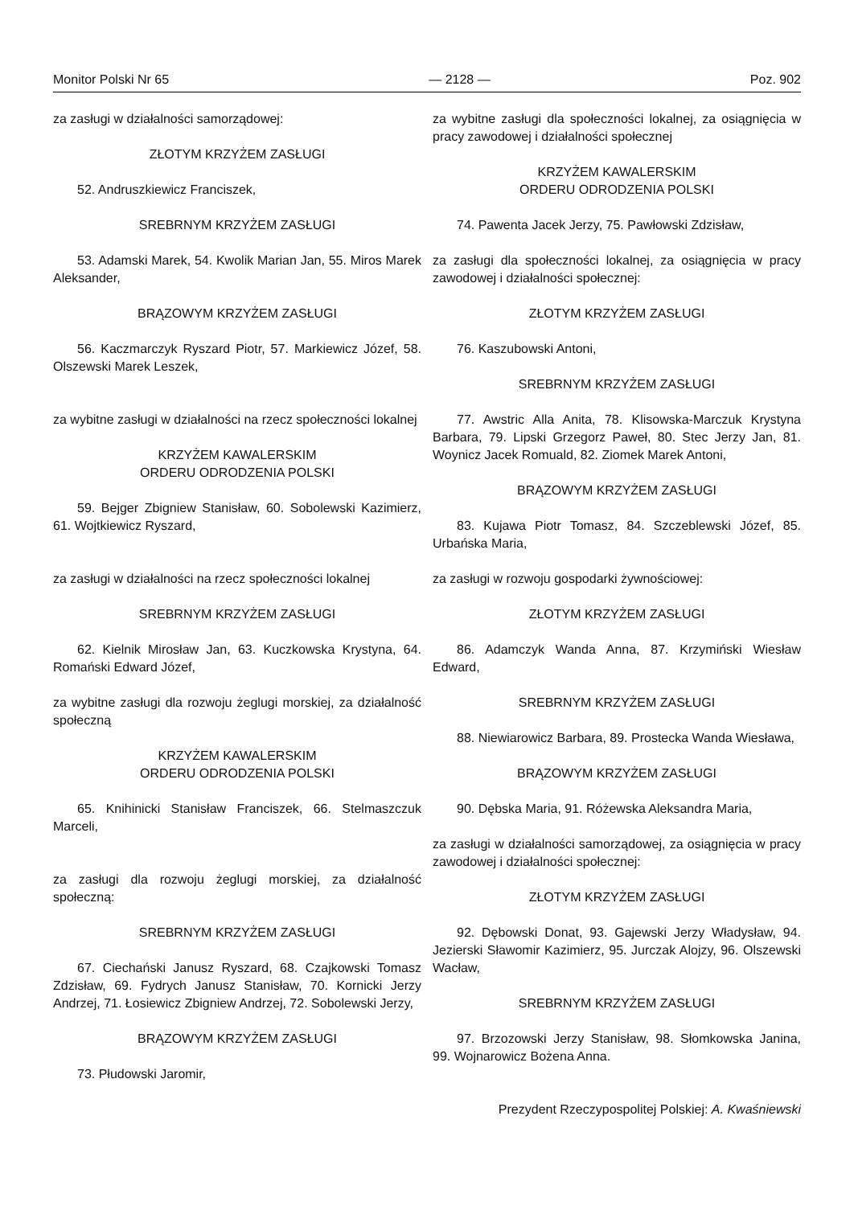Monitor Polski Nr 65 — 2128 — Poz. 902
za zasługi w działalności samorządowej:
ZŁOTYM KRZYŻEM ZASŁUGI
52. Andruszkiewicz Franciszek,
SREBRNYM KRZYŻEM ZASŁUGI
53. Adamski Marek, 54. Kwolik Marian Jan, 55. Miros Marek Aleksander,
BRĄZOWYM KRZYŻEM ZASŁUGI
56. Kaczmarczyk Ryszard Piotr, 57. Markiewicz Józef, 58. Olszewski Marek Leszek,
za wybitne zasługi w działalności na rzecz społeczności lokalnej
KRZYŻEM KAWALERSKIM
ORDERU ODRODZENIA POLSKI
59. Bejger Zbigniew Stanisław, 60. Sobolewski Kazimierz, 61. Wojtkiewicz Ryszard,
za zasługi w działalności na rzecz społeczności lokalnej
SREBRNYM KRZYŻEM ZASŁUGI
62. Kielnik Mirosław Jan, 63. Kuczkowska Krystyna, 64. Romański Edward Józef,
za wybitne zasługi dla rozwoju żeglugi morskiej, za działalność społeczną
KRZYŻEM KAWALERSKIM
ORDERU ODRODZENIA POLSKI
65. Knihinicki Stanisław Franciszek, 66. Stelmaszczuk Marceli,
za zasługi dla rozwoju żeglugi morskiej, za działalność społeczną:
SREBRNYM KRZYŻEM ZASŁUGI
67. Ciechański Janusz Ryszard, 68. Czajkowski Tomasz Zdzisław, 69. Fydrych Janusz Stanisław, 70. Kornicki Jerzy Andrzej, 71. Łosiewicz Zbigniew Andrzej, 72. Sobolewski Jerzy,
BRĄZOWYM KRZYŻEM ZASŁUGI
73. Płudowski Jaromir,
za wybitne zasługi dla społeczności lokalnej, za osiągnięcia w pracy zawodowej i działalności społecznej
KRZYŻEM KAWALERSKIM
ORDERU ODRODZENIA POLSKI
74. Pawenta Jacek Jerzy, 75. Pawłowski Zdzisław,
za zasługi dla społeczności lokalnej, za osiągnięcia w pracy zawodowej i działalności społecznej:
ZŁOTYM KRZYŻEM ZASŁUGI
76. Kaszubowski Antoni,
SREBRNYM KRZYŻEM ZASŁUGI
77. Awstric Alla Anita, 78. Klisowska-Marczuk Krystyna Barbara, 79. Lipski Grzegorz Paweł, 80. Stec Jerzy Jan, 81. Woynicz Jacek Romuald, 82. Ziomek Marek Antoni,
BRĄZOWYM KRZYŻEM ZASŁUGI
83. Kujawa Piotr Tomasz, 84. Szczeblewski Józef, 85. Urbańska Maria,
za zasługi w rozwoju gospodarki żywnościowej:
ZŁOTYM KRZYŻEM ZASŁUGI
86. Adamczyk Wanda Anna, 87. Krzymiński Wiesław Edward,
SREBRNYM KRZYŻEM ZASŁUGI
88. Niewiarowicz Barbara, 89. Prostecka Wanda Wiesława,
BRĄZOWYM KRZYŻEM ZASŁUGI
90. Dębska Maria, 91. Różewska Aleksandra Maria,
za zasługi w działalności samorządowej, za osiągnięcia w pracy zawodowej i działalności społecznej:
ZŁOTYM KRZYŻEM ZASŁUGI
92. Dębowski Donat, 93. Gajewski Jerzy Władysław, 94. Jezierski Sławomir Kazimierz, 95. Jurczak Alojzy, 96. Olszewski Wacław,
SREBRNYM KRZYŻEM ZASŁUGI
97. Brzozowski Jerzy Stanisław, 98. Słomkowska Janina, 99. Wojnarowicz Bożena Anna.
Prezydent Rzeczypospolitej Polskiej: A. Kwaśniewski